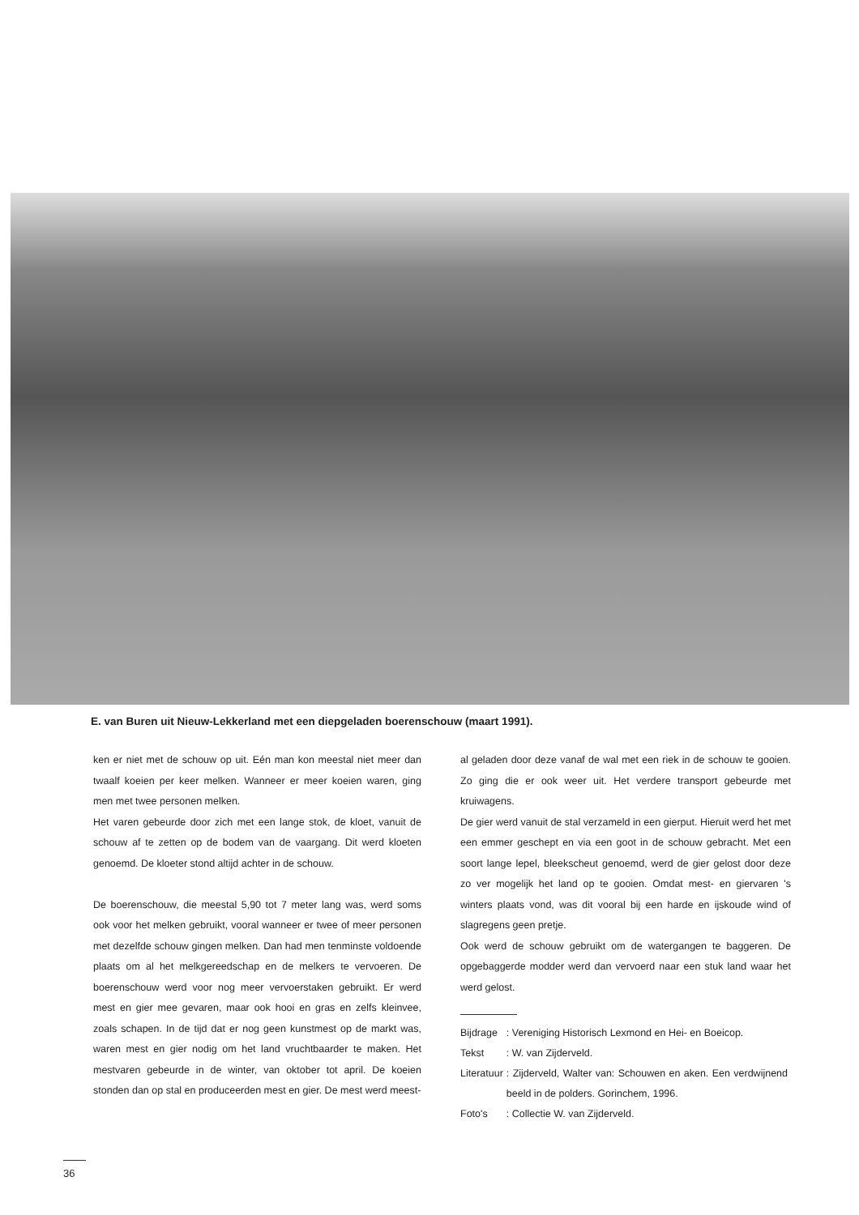E. van Buren uit Nieuw-Lekkerland met een diepgeladen boerenschouw (maart 1991).
ken er niet met de schouw op uit. Eén man kon meestal niet meer dan twaalf koeien per keer melken. Wanneer er meer koeien waren, ging men met twee personen melken.
Het varen gebeurde door zich met een lange stok, de kloet, vanuit de schouw af te zetten op de bodem van de vaargang. Dit werd kloeten genoemd. De kloeter stond altijd achter in de schouw.
De boerenschouw, die meestal 5,90 tot 7 meter lang was, werd soms ook voor het melken gebruikt, vooral wanneer er twee of meer personen met dezelfde schouw gingen melken. Dan had men tenminste voldoende plaats om al het melkgereedschap en de melkers te vervoeren. De boerenschouw werd voor nog meer vervoerstaken gebruikt. Er werd mest en gier mee gevaren, maar ook hooi en gras en zelfs kleinvee, zoals schapen. In de tijd dat er nog geen kunstmest op de markt was, waren mest en gier nodig om het land vruchtbaarder te maken. Het mestvaren gebeurde in de winter, van oktober tot april. De koeien stonden dan op stal en produceerden mest en gier. De mest werd meest-
al geladen door deze vanaf de wal met een riek in de schouw te gooien. Zo ging die er ook weer uit. Het verdere transport gebeurde met kruiwagens.
De gier werd vanuit de stal verzameld in een gierput. Hieruit werd het met een emmer geschept en via een goot in de schouw gebracht. Met een soort lange lepel, bleekscheut genoemd, werd de gier gelost door deze zo ver mogelijk het land op te gooien. Omdat mest- en giervaren 's winters plaats vond, was dit vooral bij een harde en ijskoude wind of slagregens geen pretje.
Ook werd de schouw gebruikt om de watergangen te baggeren. De opgebaggerde modder werd dan vervoerd naar een stuk land waar het werd gelost.
| Bijdrage | : Vereniging Historisch Lexmond en Hei- en Boeicop. |
| Tekst | : W. van Zijderveld. |
| Literatuur | : Zijderveld, Walter van: Schouwen en aken. Een verdwijnend beeld in de polders. Gorinchem, 1996. |
| Foto's | : Collectie W. van Zijderveld. |
36